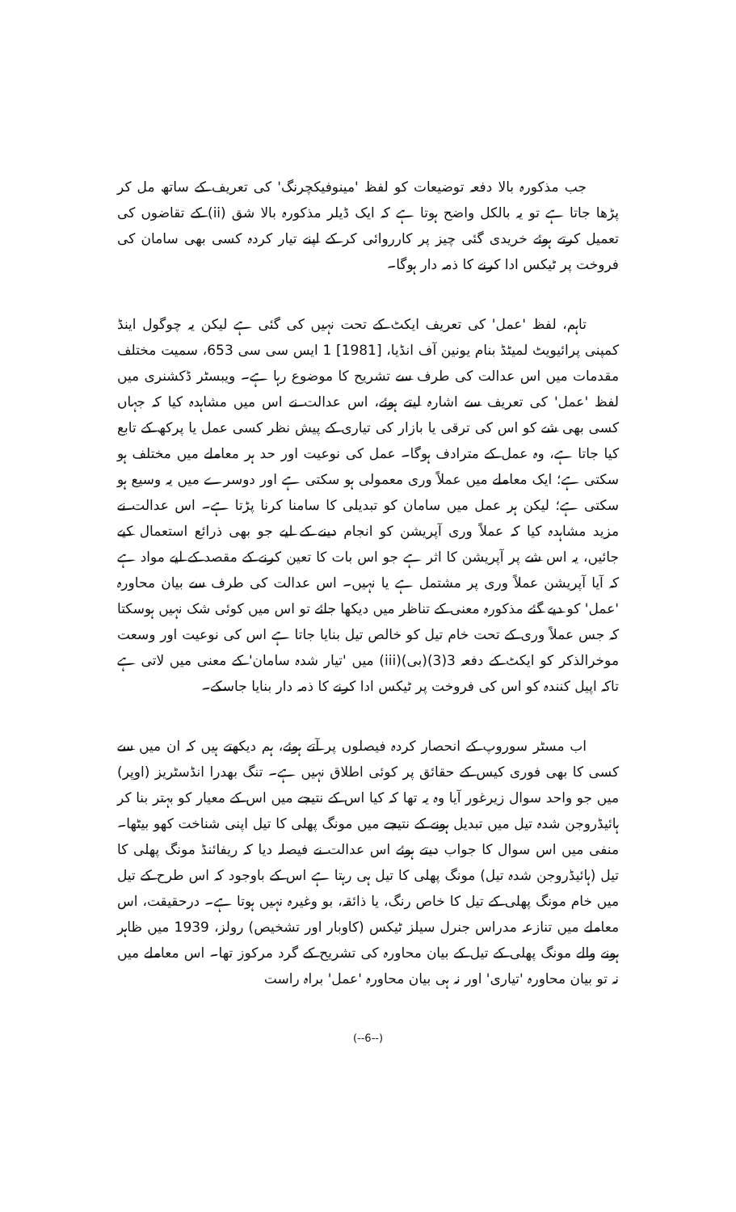جب مذکورہ بالا دفعہ توضیعات کو لفظ 'مینوفیکچرنگ' کی تعریف کے ساتھ مل کر پڑھا جاتا ہے تو یہ بالکل واضح ہوتا ہے کہ ایک ڈیلر مذکورہ بالا شق (ii) کے تقاضوں کی تعمیل کرتے ہوئے خریدی گئی چیز پر کارروائی کر کے اپنے تیار کردہ کسی بھی سامان کی فروخت پر ٹیکس ادا کرنے کا ذمہ دار ہوگا۔
تاہم، لفظ 'عمل' کی تعریف ایکٹ کے تحت نہیں کی گئی ہے لیکن یہ چوگول اینڈ کمپنی پرائیویٹ لمیٹڈ بنام یونین آف انڈیا، [1981] 1 ایس سی سی 653، سمیت مختلف مقدمات میں اس عدالت کی طرف سے تشریح کا موضوع رہا ہے۔ ویبسٹر ڈکشنری میں لفظ 'عمل' کی تعریف سے اشارہ لیتے ہوئے، اس عدالت نے اس میں مشاہدہ کیا کہ جہاں کسی بھی شے کو اس کی ترقی یا بازار کی تیاری کے پیش نظر کسی عمل یا پرکھ کے تابع کیا جاتا ہے، وہ عمل کے مترادف ہوگا۔ عمل کی نوعیت اور حد ہر معاملے میں مختلف ہو سکتی ہے؛ ایک معاملے میں عملاً وری معمولی ہو سکتی ہے اور دوسرے میں یہ وسیع ہو سکتی ہے؛ لیکن ہر عمل میں سامان کو تبدیلی کا سامنا کرنا پڑتا ہے۔ اس عدالت نے مزید مشاہدہ کیا کہ عملاً وری آپریشن کو انجام دینے کے لیے جو بھی ذرائع استعمال کیے جائیں، یہ اس شے پر آپریشن کا اثر ہے جو اس بات کا تعین کرنے کے مقصد کے لیے مواد ہے کہ آیا آپریشن عملاً وری پر مشتمل ہے یا نہیں۔ اس عدالت کی طرف سے بیان محاورہ 'عمل' کو دیے گئے مذکورہ معنی کے تناظر میں دیکھا جائے تو اس میں کوئی شک نہیں ہوسکتا کہ جس عملاً وری کے تحت خام تیل کو خالص تیل بنایا جاتا ہے اس کی نوعیت اور وسعت موخرالذکر کو ایکٹ کے دفعہ 3(3)(بی)(iii) میں 'تیار شدہ سامان' کے معنی میں لاتی ہے تاکہ اپیل کنندہ کو اس کی فروخت پر ٹیکس ادا کرنے کا ذمہ دار بنایا جاسکے۔
اب مسٹر سوروپ کے انحصار کردہ فیصلوں پر آتے ہوئے، ہم دیکھتے ہیں کہ ان میں سے کسی کا بھی فوری کیس کے حقائق پر کوئی اطلاق نہیں ہے۔ تنگ بھدرا انڈسٹریز (اوپر) میں جو واحد سوال زیرغور آیا وہ یہ تھا کہ کیا اس کے نتیجے میں اس کے معیار کو بہتر بنا کر ہائیڈروجن شدہ تیل میں تبدیل ہونے کے نتیجے میں مونگ پھلی کا تیل اپنی شناخت کھو بیٹھا۔ منفی میں اس سوال کا جواب دیتے ہوئے اس عدالت نے فیصلہ دیا کہ ریفائنڈ مونگ پھلی کا تیل (ہائیڈروجن شدہ تیل) مونگ پھلی کا تیل ہی رہتا ہے اس کے باوجود کہ اس طرح کے تیل میں خام مونگ پھلی کے تیل کا خاص رنگ، یا ذائقہ، بو وغیرہ نہیں ہوتا ہے۔ درحقیقت، اس معاملے میں تنازعہ مدراس جنرل سیلز ٹیکس (کاوبار اور تشخیص) رولز، 1939 میں ظاہر ہونے والے مونگ پھلی کے تیل کے بیان محاورہ کی تشریح کے گرد مرکوز تھا۔ اس معاملے میں نہ تو بیان محاورہ 'تیاری' اور نہ ہی بیان محاورہ 'عمل' براہ راست
(--6--)